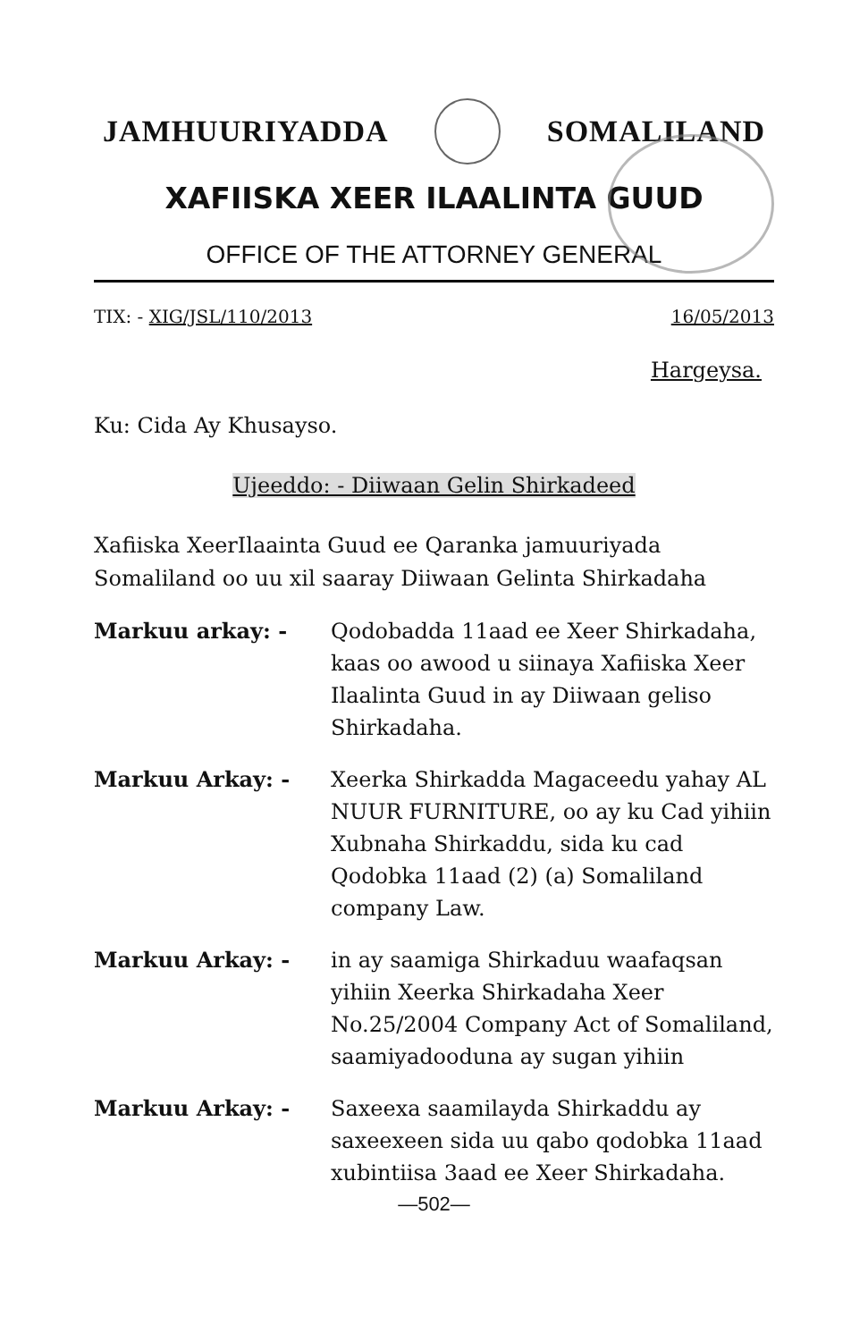JAMHUURIYADDA SOMALILAND
XAFIISKA XEER ILAALINTA GUUD
OFFICE OF THE ATTORNEY GENERAL
TIX: - XIG/JSL/110/2013 16/05/2013
Hargeysa.
Ku: Cida Ay Khusayso.
Ujeeddo: - Diiwaan Gelin Shirkadeed
Xafiiska XeerIlaainta Guud ee Qaranka jamuuriyada Somaliland oo uu xil saaray Diiwaan Gelinta Shirkadaha
Markuu arkay: - Qodobadda 11aad ee Xeer Shirkadaha, kaas oo awood u siinaya Xafiiska Xeer Ilaalinta Guud in ay Diiwaan geliso Shirkadaha.
Markuu Arkay: - Xeerka Shirkadda Magaceedu yahay AL NUUR FURNITURE, oo ay ku Cad yihiin Xubnaha Shirkaddu, sida ku cad Qodobka 11aad (2) (a) Somaliland company Law.
Markuu Arkay: - in ay saamiga Shirkaduu waafaqsan yihiin Xeerka Shirkadaha Xeer No.25/2004 Company Act of Somaliland, saamiyadooduna ay sugan yihiin
Markuu Arkay: - Saxeexa saamilayda Shirkaddu ay saxeexeen sida uu qabo qodobka 11aad xubintiisa 3aad ee Xeer Shirkadaha.
—502—